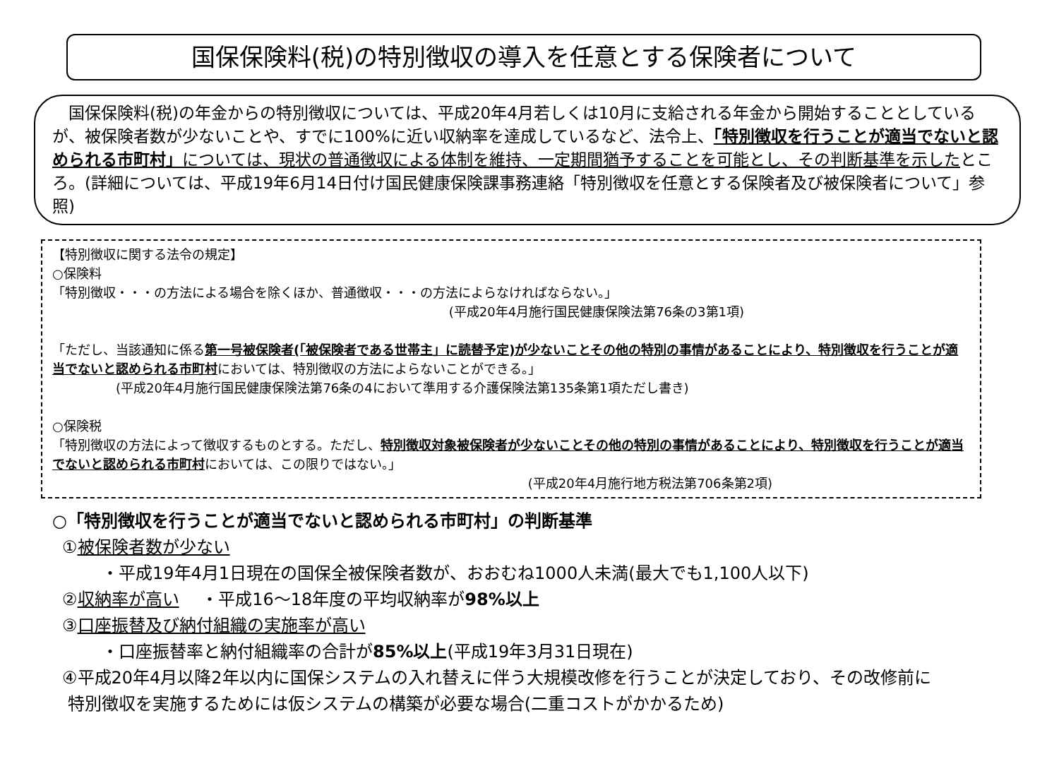国保保険料(税)の特別徴収の導入を任意とする保険者について
　国保保険料(税)の年金からの特別徴収については、平成20年4月若しくは10月に支給される年金から開始することとしているが、被保険者数が少ないことや、すでに100%に近い収納率を達成しているなど、法令上、「特別徴収を行うことが適当でないと認められる市町村」については、現状の普通徴収による体制を維持、一定期間猶予することを可能とし、その判断基準を示したところ。(詳細については、平成19年6月14日付け国民健康保険課事務連絡「特別徴収を任意とする保険者及び被保険者について」参照)
【特別徴収に関する法令の規定】
○保険料
「特別徴収・・・の方法による場合を除くほか、普通徴収・・・の方法によらなければならない。」
(平成20年4月施行国民健康保険法第76条の3第1項)
「ただし、当該通知に係る第一号被保険者(「被保険者である世帯主」に読替予定)が少ないことその他の特別の事情があることにより、特別徴収を行うことが適当でないと認められる市町村においては、特別徴収の方法によらないことができる。」
(平成20年4月施行国民健康保険法第76条の4において準用する介護保険法第135条第1項ただし書き)
○保険税
「特別徴収の方法によって徴収するものとする。ただし、特別徴収対象被保険者が少ないことその他の特別の事情があることにより、特別徴収を行うことが適当でないと認められる市町村においては、この限りではない。」
(平成20年4月施行地方税法第706条第2項)
○「特別徴収を行うことが適当でないと認められる市町村」の判断基準
①被保険者数が少ない
・平成19年4月1日現在の国保全被保険者数が、おおむね1000人未満(最大でも1,100人以下)
②収納率が高い　 ・平成16～18年度の平均収納率が98%以上
③口座振替及び納付組織の実施率が高い
・口座振替率と納付組織率の合計が85%以上(平成19年3月31日現在)
④平成20年4月以降2年以内に国保システムの入れ替えに伴う大規模改修を行うことが決定しており、その改修前に
特別徴収を実施するためには仮システムの構築が必要な場合(二重コストがかかるため)